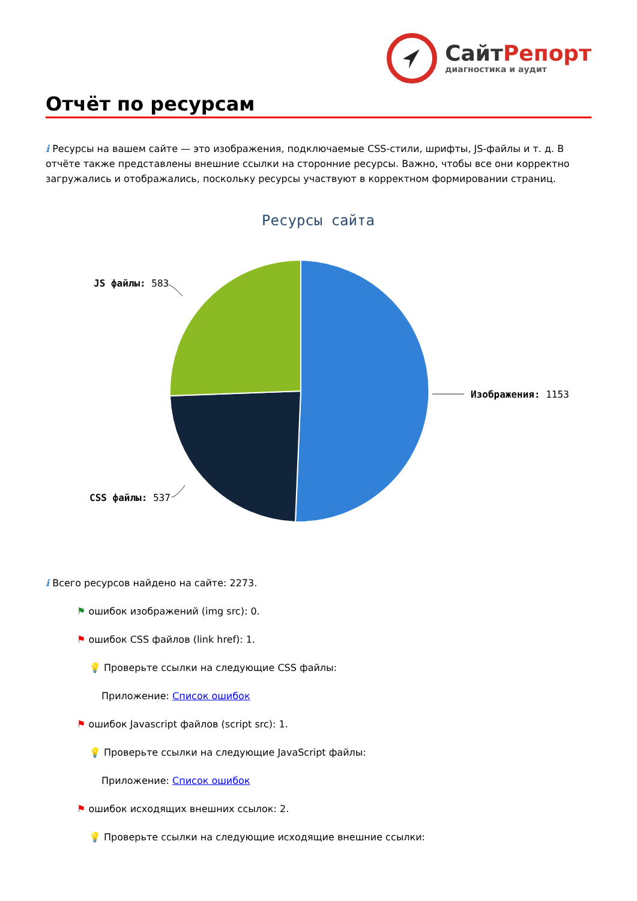СайтРепорт
диагностика и аудит
Отчёт по ресурсам
i Ресурсы на вашем сайте — это изображения, подключаемые CSS-стили, шрифты, JS-файлы и т. д. В отчёте также представлены внешние ссылки на сторонние ресурсы. Важно, чтобы все они корректно загружались и отображались, поскольку ресурсы участвуют в корректном формировании страниц.
Ресурсы сайта
JS файлы: 583
Изображения: 1153
CSS файлы: 537
i Всего ресурсов найдено на сайте: 2273.
⚑ ошибок изображений (img src): 0.
⚑ ошибок CSS файлов (link href): 1.
💡 Проверьте ссылки на следующие CSS файлы:
Приложение: Список ошибок
⚑ ошибок Javascript файлов (script src): 1.
💡 Проверьте ссылки на следующие JavaScript файлы:
Приложение: Список ошибок
⚑ ошибок исходящих внешних ссылок: 2.
💡 Проверьте ссылки на следующие исходящие внешние ссылки: